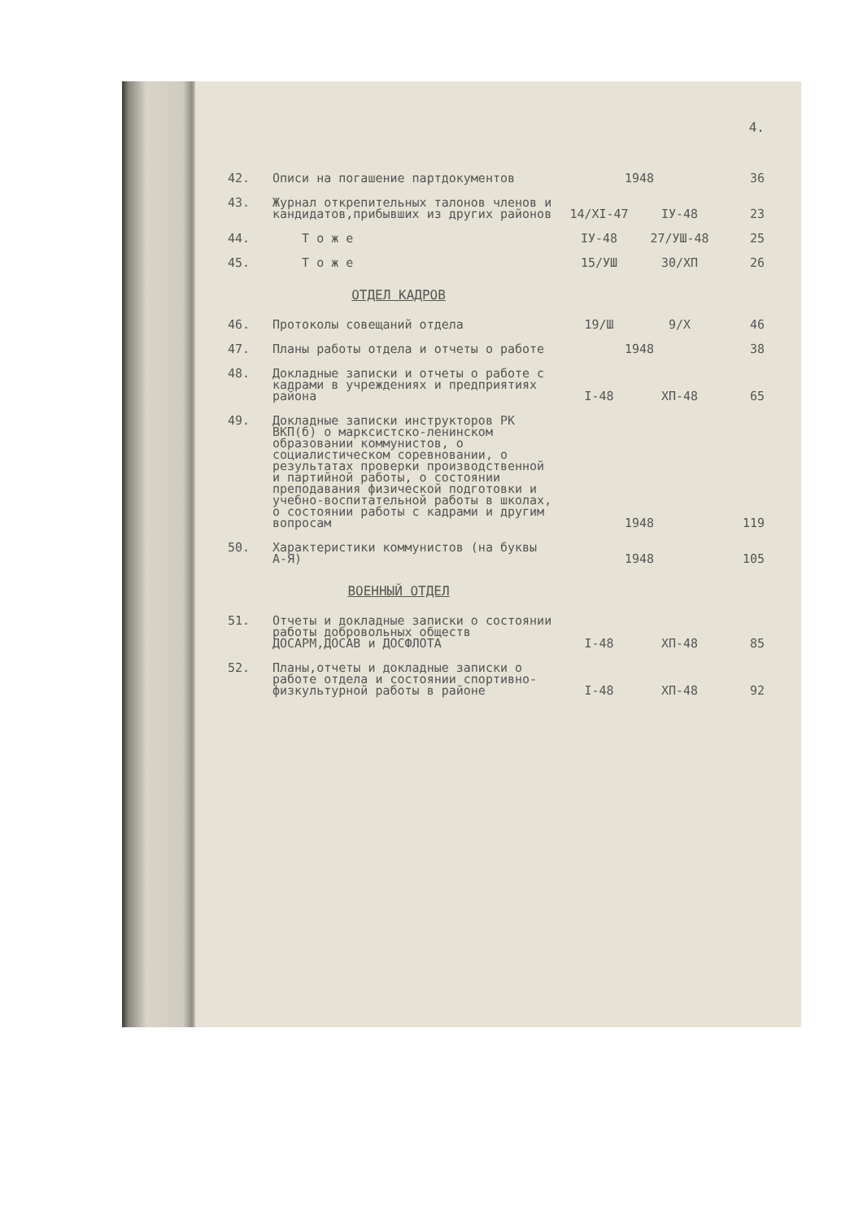4.
| 42. | Описи на погашение партдокументов | 1948 | | 36 |
| 43. | Журнал открепительных талонов членов и кандидатов,прибывших из других районов | 14/XI-47 | IУ-48 | 23 |
| 44. | Т о ж е | IУ-48 | 27/УШ-48 | 25 |
| 45. | Т о ж е | 15/УШ | 30/XП | 26 |
ОТДЕЛ КАДРОВ
| 46. | Протоколы совещаний отдела | 19/Ш | 9/X | 46 |
| 47. | Планы работы отдела и отчеты о работе | 1948 | | 38 |
| 48. | Докладные записки и отчеты о работе с кадрами в учреждениях и предприятиях района | I-48 | XП-48 | 65 |
| 49. | Докладные записки инструкторов РК ВКП(б) о марксистско-ленинском образовании коммунистов, о социалистическом соревновании, о результатах проверки производственной и партийной работы, о состоянии преподавания физической подготовки и учебно-воспитательной работы в школах, о состоянии работы с кадрами и другим вопросам | 1948 | | 119 |
| 50. | Характеристики коммунистов (на буквы А-Я) | 1948 | | 105 |
ВОЕННЫЙ ОТДЕЛ
| 51. | Отчеты и докладные записки о состоянии работы добровольных обществ ДОСАРМ,ДОСАВ и ДОСФЛОТА | I-48 | XП-48 | 85 |
| 52. | Планы,отчеты и докладные записки о работе отдела и состоянии спортивно-физкультурной работы в районе | I-48 | XП-48 | 92 |